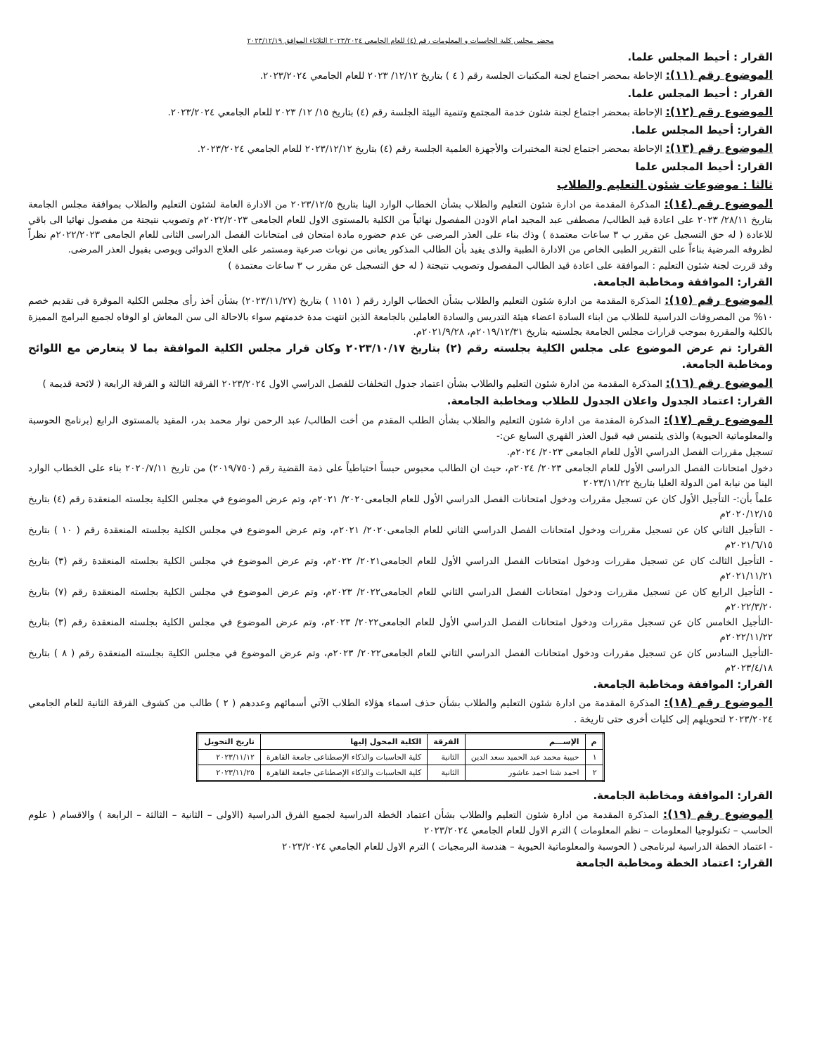محضر مجلس كلية الحاسبات و المعلومات رقم (٤) للعام الجامعي ٢٠٢٣/٢٠٢٤ الثلاثاء الموافق ٢٠٢٣/١٢/١٩
القرار : أحيط المجلس علما.
الموضوع رقم (١١): الإحاطة بمحضر اجتماع لجنة المكتبات الجلسة رقم ( ٤ ) بتاريخ ١٢/١٢/ ٢٠٢٣ للعام الجامعي ٢٠٢٣/٢٠٢٤.
القرار : أحيط المجلس علما.
الموضوع رقم (١٢): الإحاطة بمحضر اجتماع لجنة شئون خدمة المجتمع وتنمية البيئة الجلسة رقم (٤) بتاريخ ١٥/ ١٢/ ٢٠٢٣ للعام الجامعي ٢٠٢٣/٢٠٢٤.
القرار: أحيط المجلس علما.
الموضوع رقم (١٣): الإحاطة بمحضر اجتماع لجنة المختبرات والأجهزة العلمية الجلسة رقم (٤) بتاريخ ٢٠٢٣/١٢/١٢ للعام الجامعي ٢٠٢٣/٢٠٢٤.
القرار: أحيط المجلس علما
ثالثا : موضوعات شئون التعليم والطلاب
الموضوع رقم (١٤): المذكرة المقدمة من ادارة شئون التعليم والطلاب بشأن الخطاب الوارد الينا بتاريخ ٢٠٢٣/١٢/٥ من الادارة العامة لشئون التعليم والطلاب بموافقة مجلس الجامعة بتاريخ ٢٨/١١/ ٢٠٢٣ على اعادة قيد الطالب/ مصطفى عبد المجيد امام الاودن المفصول نهائياً من الكلية بالمستوى الاول للعام الجامعى ٢٠٢٢/٢٠٢٣م وتصويب نتيجتة من مفصول نهائيا الى باقي للاعادة ( له حق التسجيل عن مقرر ب ٣ ساعات معتمدة ) وذك بناء على العذر المرضى عن عدم حضوره مادة امتحان فى امتحانات الفصل الدراسى الثانى للعام الجامعى ٢٠٢٢/٢٠٢٣م نظراً لظروفه المرضية بناءاً على التقرير الطبى الخاص من الادارة الطبية والذى يفيد بأن الطالب المذكور يعانى من نوبات صرعية ومستمر على العلاج الدوائى ويوصى بقبول العذر المرضى.
وقد قررت لجنة شئون التعليم : الموافقة على اعادة قيد الطالب المفصول وتصويب نتيجتة ( له حق التسجيل عن مقرر ب ٣ ساعات معتمدة )
القرار: الموافقة ومخاطبة الجامعة.
الموضوع رقم (١٥): المذكرة المقدمة من ادارة شئون التعليم والطلاب بشأن الخطاب الوارد رقم ( ١١٥١ ) بتاريخ (٢٠٢٣/١١/٢٧) بشأن أخذ رأى مجلس الكلية الموقرة فى تقديم خصم ١٠% من المصروفات الدراسية للطلاب من ابناء السادة اعضاء هيئة التدريس والسادة العاملين بالجامعة الذين انتهت مدة خدمتهم سواء بالاحالة الى سن المعاش او الوفاه لجميع البرامج المميزة بالكلية والمقررة بموجب قرارات مجلس الجامعة بجلستيه بتاريخ ٢٠١٩/١٢/٣١م، ٢٠٢١/٩/٢٨م.
القرار: تم عرض الموضوع على مجلس الكلية بجلسته رقم (٢) بتاريخ ٢٠٢٣/١٠/١٧ وكان قرار مجلس الكلية الموافقة بما لا يتعارض مع اللوائح ومخاطبة الجامعة.
الموضوع رقم (١٦): المذكرة المقدمة من ادارة شئون التعليم والطلاب بشأن اعتماد جدول التخلفات للفصل الدراسي الاول ٢٠٢٣/٢٠٢٤ الفرقة الثالثة و الفرقة الرابعة ( لائحة قديمة )
القرار: اعتماد الجدول واعلان الجدول للطلاب ومخاطبة الجامعة.
الموضوع رقم (١٧): المذكرة المقدمة من ادارة شئون التعليم والطلاب بشأن الطلب المقدم من أخت الطالب/ عبد الرحمن نوار محمد بدر، المقيد بالمستوى الرابع (برنامج الحوسبة والمعلوماتية الحيوية) والذى يلتمس فيه قبول العذر القهري السابع عن:-
تسجيل مقررات الفصل الدراسي الأول للعام الجامعى ٢٠٢٣/ ٢٠٢٤م.
دخول امتحانات الفصل الدراسى الأول للعام الجامعى ٢٠٢٣/ ٢٠٢٤م، حيث ان الطالب محبوس حبساً احتياطياً على ذمة القضية رقم (٢٠١٩/٧٥٠) من تاريخ ٢٠٢٠/٧/١١ بناء على الخطاب الوارد الينا من نيابة امن الدولة العليا بتاريخ ٢٠٢٣/١١/٢٢
علماً بأن:- التأجيل الأول كان عن تسجيل مقررات ودخول امتحانات الفصل الدراسي الأول للعام الجامعى٢٠٢٠/ ٢٠٢١م، وتم عرض الموضوع في مجلس الكلية بجلسته المنعقدة رقم (٤) بتاريخ ٢٠٢٠/١٢/١٥م
- التأجيل الثاني كان عن تسجيل مقررات ودخول امتحانات الفصل الدراسي الثاني للعام الجامعى٢٠٢٠/ ٢٠٢١م، وتم عرض الموضوع في مجلس الكلية بجلسته المنعقدة رقم ( ١٠ ) بتاريخ ٢٠٢١/٦/١٥م
- التأجيل الثالث كان عن تسجيل مقررات ودخول امتحانات الفصل الدراسي الأول للعام الجامعى٢٠٢١/ ٢٠٢٢م، وتم عرض الموضوع في مجلس الكلية بجلسته المنعقدة رقم (٣) بتاريخ ٢٠٢١/١١/٢١م
- التأجيل الرابع كان عن تسجيل مقررات ودخول امتحانات الفصل الدراسي الثاني للعام الجامعى٢٠٢٢/ ٢٠٢٣م، وتم عرض الموضوع في مجلس الكلية بجلسته المنعقدة رقم (٧) بتاريخ ٢٠٢٢/٣/٢٠م
-التأجيل الخامس كان عن تسجيل مقررات ودخول امتحانات الفصل الدراسي الأول للعام الجامعى٢٠٢٢/ ٢٠٢٣م، وتم عرض الموضوع في مجلس الكلية بجلسته المنعقدة رقم (٣) بتاريخ ٢٠٢٢/١١/٢٢م
-التأجيل السادس كان عن تسجيل مقررات ودخول امتحانات الفصل الدراسي الثاني للعام الجامعى٢٠٢٢/ ٢٠٢٣م، وتم عرض الموضوع في مجلس الكلية بجلسته المنعقدة رقم ( ٨ ) بتاريخ ٢٠٢٣/٤/١٨م
القرار: الموافقة ومخاطبة الجامعة.
الموضوع رقم (١٨): المذكرة المقدمة من ادارة شئون التعليم والطلاب بشأن حذف اسماء هؤلاء الطلاب الآتي أسمائهم وعددهم ( ٢ ) طالب من كشوف الفرقة الثانية للعام الجامعي ٢٠٢٣/٢٠٢٤ لتحويلهم إلى كليات أخرى حتى تاريخة .
| م | الإســـم | الفرقة | الكلية المحول إليها | تاريخ التحويل |
| --- | --- | --- | --- | --- |
| ١ | حبيبة محمد عبد الحميد سعد الدين | الثانية | كلية الحاسبات والذكاء الإصطناعى جامعة القاهرة | ٢٠٢٣/١١/١٢ |
| ٢ | احمد شتا احمد عاشور | الثانية | كلية الحاسبات والذكاء الإصطناعى جامعة القاهرة | ٢٠٢٣/١١/٢٥ |
القرار: الموافقة ومخاطبة الجامعة.
الموضوع رقم (١٩): المذكرة المقدمة من ادارة شئون التعليم والطلاب بشأن اعتماد الخطة الدراسية لجميع الفرق الدراسية (الاولى – الثانية – الثالثة – الرابعة ) والاقسام ( علوم الحاسب – تكنولوجيا المعلومات – نظم المعلومات ) الترم الاول للعام الجامعي ٢٠٢٣/٢٠٢٤
- اعتماد الخطة الدراسية لبرنامجى ( الحوسبة والمعلوماتية الحيوية – هندسة البرمجيات ) الترم الاول للعام الجامعي ٢٠٢٣/٢٠٢٤
القرار: اعتماد الخطة ومخاطبة الجامعة